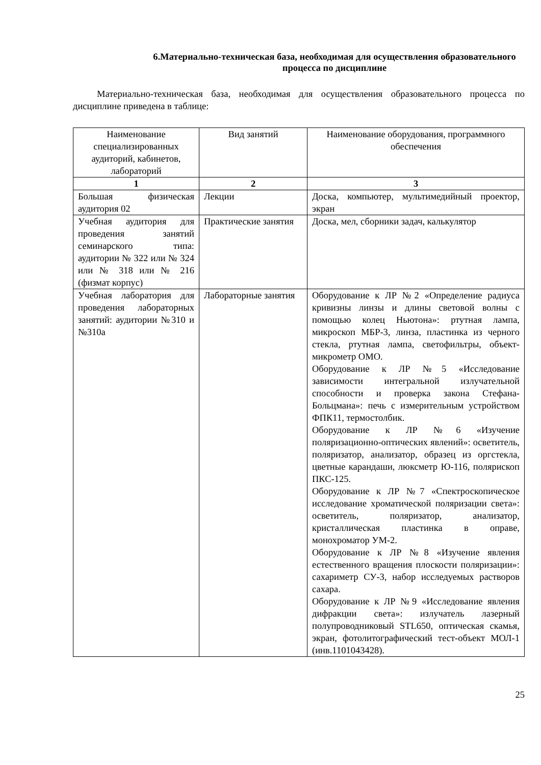6.Материально-техническая база, необходимая для осуществления образовательного процесса по дисциплине
Материально-техническая база, необходимая для осуществления образовательного процесса по дисциплине приведена в таблице:
| Наименование специализированных аудиторий, кабинетов, лабораторий | Вид занятий | Наименование оборудования, программного обеспечения |
| --- | --- | --- |
| 1 | 2 | 3 |
| Большая физическая аудитория 02 | Лекции | Доска, компьютер, мультимедийный проектор, экран |
| Учебная аудитория для проведения занятий семинарского типа: аудитории № 322 или № 324 или № 318 или № 216 (физмат корпус) | Практические занятия | Доска, мел, сборники задач, калькулятор |
| Учебная лаборатория для проведения лабораторных занятий: аудитории №310 и №310а | Лабораторные занятия | Оборудование к ЛР №2 «Определение радиуса кривизны линзы и длины световой волны с помощью колец Ньютона»: ртутная лампа, микроскоп МБР-3, линза, пластинка из черного стекла, ртутная лампа, светофильтры, объект-микрометр ОМО. Оборудование к ЛР №5 «Исследование зависимости интегральной излучательной способности и проверка закона Стефана-Больцмана»: печь с измерительным устройством ФПК11, термостолбик. Оборудование к ЛР №6 «Изучение поляризационно-оптических явлений»: осветитель, поляризатор, анализатор, образец из оргстекла, цветные карандаши, люксметр Ю-116, полярископ ПКС-125. Оборудование к ЛР №7 «Спектроскопическое исследование хроматической поляризации света»: осветитель, поляризатор, анализатор, кристаллическая пластинка в оправе, монохроматор УМ-2. Оборудование к ЛР №8 «Изучение явления естественного вращения плоскости поляризации»: сахариметр СУ-3, набор исследуемых растворов сахара. Оборудование к ЛР №9 «Исследование явления дифракции света»: излучатель лазерный полупроводниковый STL650, оптическая скамья, экран, фотолитографический тест-объект МОЛ-1 (инв.1101043428). |
25